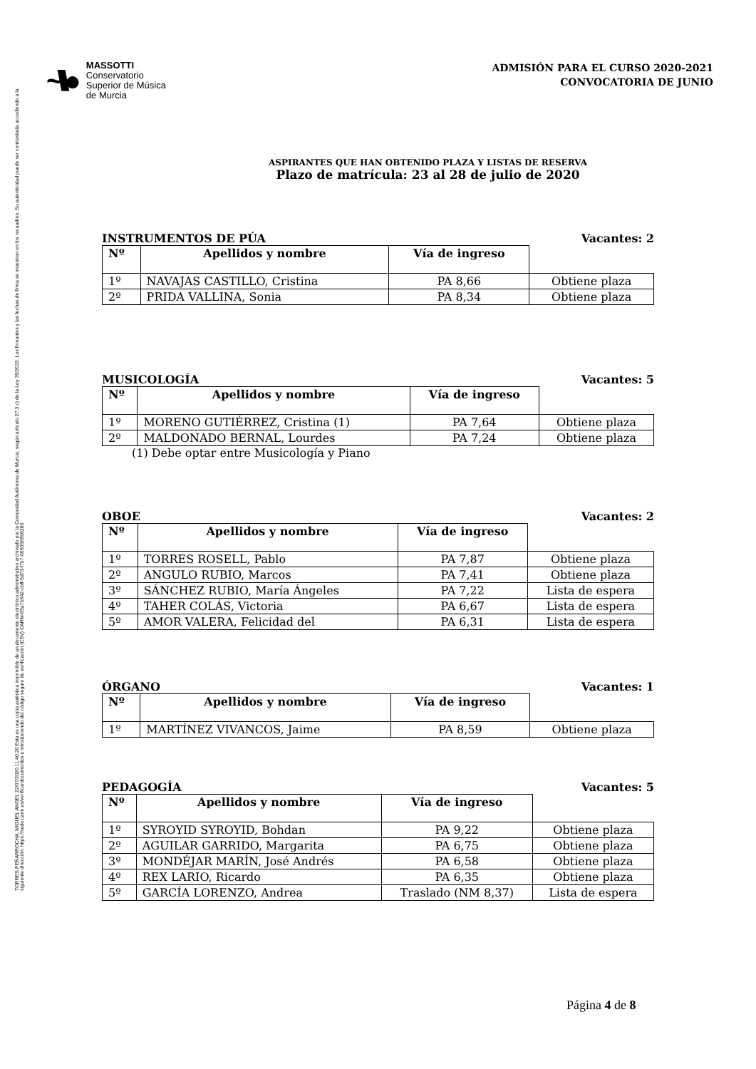TORRES PEÑARROCHA, MIGUEL ANGEL 22/07/2020 11:40:20 Esta es una copia auténtica imprimible de un documento electrónico administrativo archivado por la Comunidad Autónoma de Murcia, según artículo 27.3.c) de la Ley 39/2015. Los firmantes y las fechas de firma se muestran en los recuadros. Su autenticidad puede ser contrastada accediendo a la siguiente dirección: https://sede.carm.es/verificardocumentos e introduciendo del código seguro de verificación (CSV) CARM-65a7b542-cbff-5d73-f7b7-0050569b6280
~\\\●
MASSOTTI
Conservatorio
Superior de Música
de Murcia
ADMISIÓN PARA EL CURSO 2020-2021
CONVOCATORIA DE JUNIO
ASPIRANTES QUE HAN OBTENIDO PLAZA Y LISTAS DE RESERVA
Plazo de matrícula: 23 al 28 de julio de 2020
INSTRUMENTOS DE PÚA Vacantes: 2
| Nº | Apellidos y nombre | Vía de ingreso | |
| --- | --- | --- | --- |
| 1º | NAVAJAS CASTILLO, Cristina | PA 8,66 | Obtiene plaza |
| 2º | PRIDA VALLINA, Sonia | PA 8,34 | Obtiene plaza |
MUSICOLOGÍA Vacantes: 5
| Nº | Apellidos y nombre | Vía de ingreso | |
| --- | --- | --- | --- |
| 1º | MORENO GUTIÉRREZ, Cristina (1) | PA 7,64 | Obtiene plaza |
| 2º | MALDONADO BERNAL, Lourdes | PA 7,24 | Obtiene plaza |
(1) Debe optar entre Musicología y Piano
OBOE Vacantes: 2
| Nº | Apellidos y nombre | Vía de ingreso | |
| --- | --- | --- | --- |
| 1º | TORRES ROSELL, Pablo | PA 7,87 | Obtiene plaza |
| 2º | ANGULO RUBIO, Marcos | PA 7,41 | Obtiene plaza |
| 3º | SÁNCHEZ RUBIO, María Ángeles | PA 7,22 | Lista de espera |
| 4º | TAHER COLÁS, Victoria | PA 6,67 | Lista de espera |
| 5º | AMOR VALERA, Felicidad del | PA 6,31 | Lista de espera |
ÓRGANO Vacantes: 1
| Nº | Apellidos y nombre | Vía de ingreso | |
| --- | --- | --- | --- |
| 1º | MARTÍNEZ VIVANCOS, Jaime | PA 8,59 | Obtiene plaza |
PEDAGOGÍA Vacantes: 5
| Nº | Apellidos y nombre | Vía de ingreso | |
| --- | --- | --- | --- |
| 1º | SYROYID SYROYID, Bohdan | PA 9,22 | Obtiene plaza |
| 2º | AGUILAR GARRIDO, Margarita | PA 6,75 | Obtiene plaza |
| 3º | MONDÉJAR MARÍN, José Andrés | PA 6,58 | Obtiene plaza |
| 4º | REX LARIO, Ricardo | PA 6,35 | Obtiene plaza |
| 5º | GARCÍA LORENZO, Andrea | Traslado (NM 8,37) | Lista de espera |
Página 4 de 8